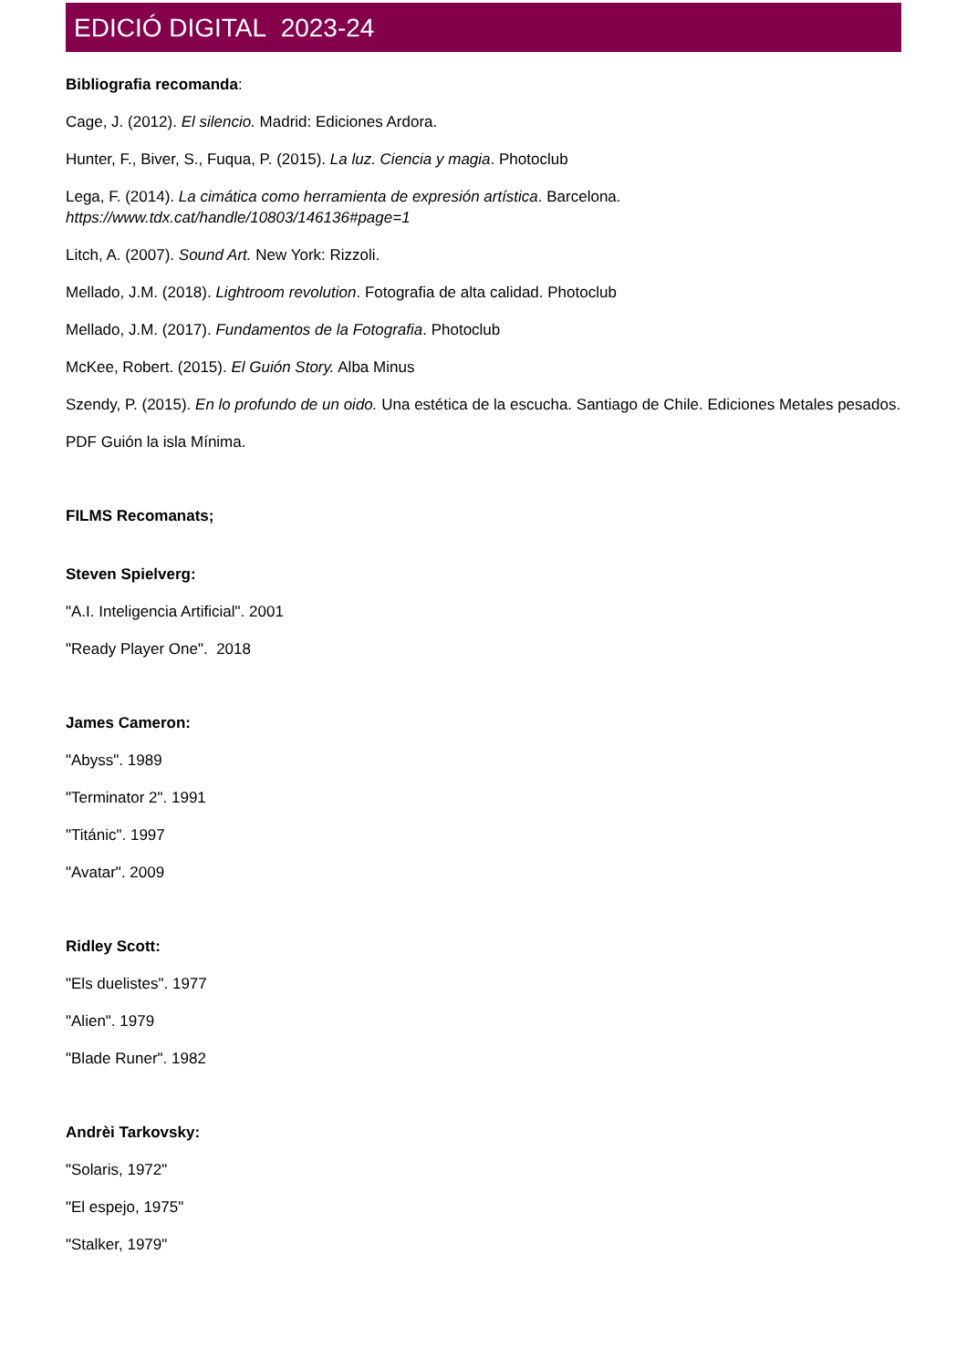EDICIÓ DIGITAL 2023-24
Bibliografia recomanda:
Cage, J. (2012). El silencio. Madrid: Ediciones Ardora.
Hunter, F., Biver, S., Fuqua, P. (2015). La luz. Ciencia y magia. Photoclub
Lega, F. (2014). La cimática como herramienta de expresión artística. Barcelona.
https://www.tdx.cat/handle/10803/146136#page=1
Litch, A. (2007). Sound Art. New York: Rizzoli.
Mellado, J.M. (2018). Lightroom revolution. Fotografia de alta calidad. Photoclub
Mellado, J.M. (2017). Fundamentos de la Fotografia. Photoclub
McKee, Robert. (2015). El Guión Story. Alba Minus
Szendy, P. (2015). En lo profundo de un oido. Una estética de la escucha. Santiago de Chile. Ediciones Metales pesados.
PDF Guión la isla Mínima.
FILMS Recomanats;
Steven Spielverg:
"A.I. Inteligencia Artificial". 2001
"Ready Player One". 2018
James Cameron:
"Abyss". 1989
"Terminator 2". 1991
"Titánic". 1997
"Avatar". 2009
Ridley Scott:
"Els duelistes". 1977
"Alien". 1979
"Blade Runer". 1982
Andrèi Tarkovsky:
"Solaris, 1972"
"El espejo, 1975"
"Stalker, 1979"